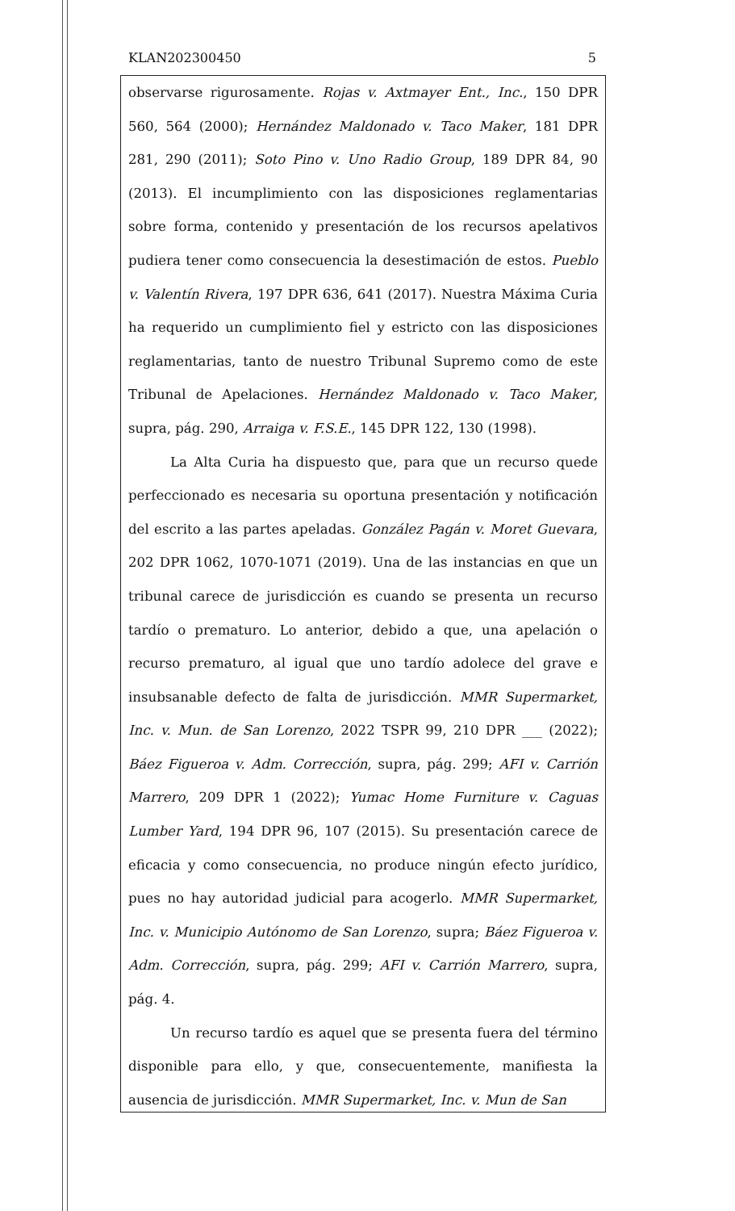KLAN202300450 5
observarse rigurosamente. Rojas v. Axtmayer Ent., Inc., 150 DPR 560, 564 (2000); Hernández Maldonado v. Taco Maker, 181 DPR 281, 290 (2011); Soto Pino v. Uno Radio Group, 189 DPR 84, 90 (2013). El incumplimiento con las disposiciones reglamentarias sobre forma, contenido y presentación de los recursos apelativos pudiera tener como consecuencia la desestimación de estos. Pueblo v. Valentín Rivera, 197 DPR 636, 641 (2017). Nuestra Máxima Curia ha requerido un cumplimiento fiel y estricto con las disposiciones reglamentarias, tanto de nuestro Tribunal Supremo como de este Tribunal de Apelaciones. Hernández Maldonado v. Taco Maker, supra, pág. 290, Arraiga v. F.S.E., 145 DPR 122, 130 (1998).
La Alta Curia ha dispuesto que, para que un recurso quede perfeccionado es necesaria su oportuna presentación y notificación del escrito a las partes apeladas. González Pagán v. Moret Guevara, 202 DPR 1062, 1070-1071 (2019). Una de las instancias en que un tribunal carece de jurisdicción es cuando se presenta un recurso tardío o prematuro. Lo anterior, debido a que, una apelación o recurso prematuro, al igual que uno tardío adolece del grave e insubsanable defecto de falta de jurisdicción. MMR Supermarket, Inc. v. Mun. de San Lorenzo, 2022 TSPR 99, 210 DPR ___ (2022); Báez Figueroa v. Adm. Corrección, supra, pág. 299; AFI v. Carrión Marrero, 209 DPR 1 (2022); Yumac Home Furniture v. Caguas Lumber Yard, 194 DPR 96, 107 (2015). Su presentación carece de eficacia y como consecuencia, no produce ningún efecto jurídico, pues no hay autoridad judicial para acogerlo. MMR Supermarket, Inc. v. Municipio Autónomo de San Lorenzo, supra; Báez Figueroa v. Adm. Corrección, supra, pág. 299; AFI v. Carrión Marrero, supra, pág. 4.
Un recurso tardío es aquel que se presenta fuera del término disponible para ello, y que, consecuentemente, manifiesta la ausencia de jurisdicción. MMR Supermarket, Inc. v. Mun de San